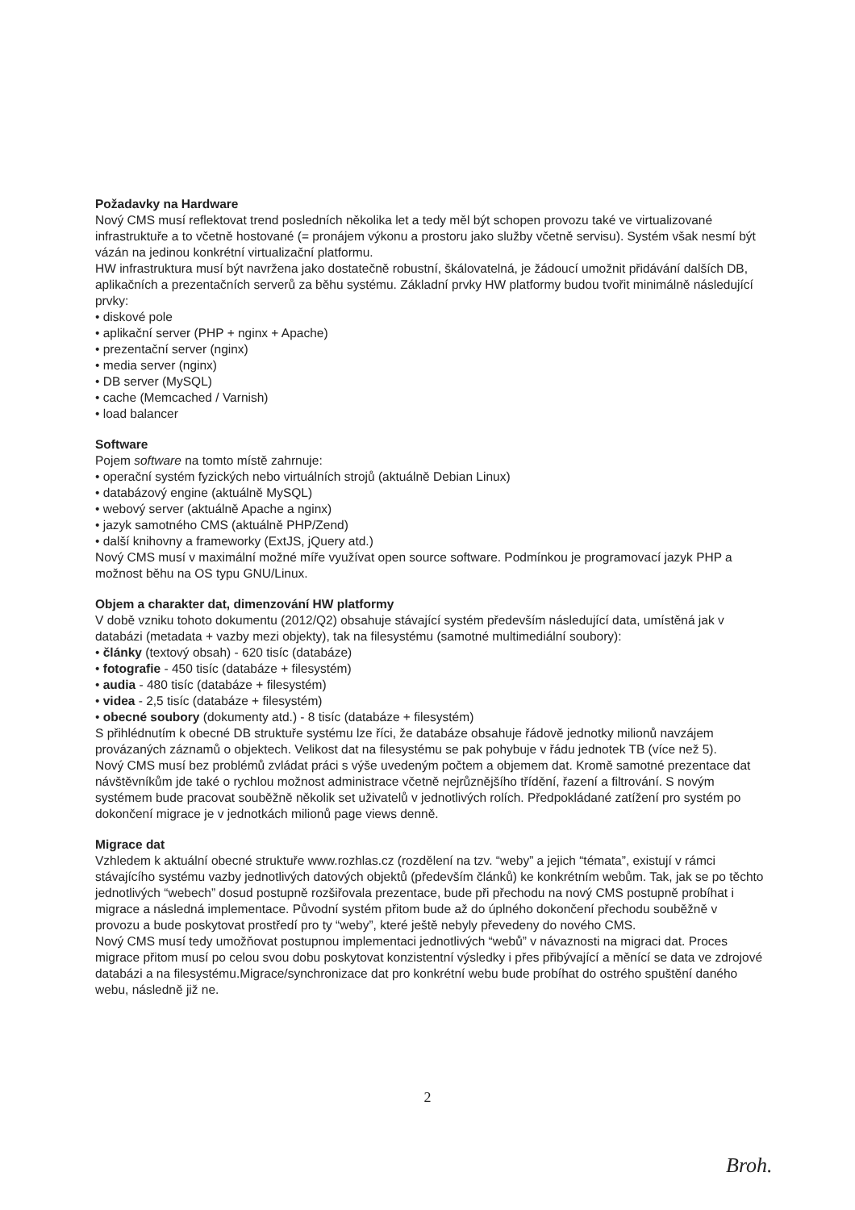Požadavky na Hardware
Nový CMS musí reflektovat trend posledních několika let a tedy měl být schopen provozu také ve virtualizované infrastruktuře a to včetně hostované (= pronájem výkonu a prostoru jako služby včetně servisu). Systém však nesmí být vázán na jedinou konkrétní virtualizační platformu.
HW infrastruktura musí být navržena jako dostatečně robustní, škálovatelná, je žádoucí umožnit přidávání dalších DB, aplikačních a prezentačních serverů za běhu systému. Základní prvky HW platformy budou tvořit minimálně následující prvky:
• diskové pole
• aplikační server (PHP + nginx + Apache)
• prezentační server (nginx)
• media server (nginx)
• DB server (MySQL)
• cache (Memcached / Varnish)
• load balancer
Software
Pojem software na tomto místě zahrnuje:
• operační systém fyzických nebo virtuálních strojů (aktuálně Debian Linux)
• databázový engine (aktuálně MySQL)
• webový server (aktuálně Apache a nginx)
• jazyk samotného CMS (aktuálně PHP/Zend)
• další knihovny a frameworky (ExtJS, jQuery atd.)
Nový CMS musí v maximální možné míře využívat open source software. Podmínkou je programovací jazyk PHP a možnost běhu na OS typu GNU/Linux.
Objem a charakter dat, dimenzování HW platformy
V době vzniku tohoto dokumentu (2012/Q2) obsahuje stávající systém především následující data, umístěná jak v databázi (metadata + vazby mezi objekty), tak na filesystému (samotné multimediální soubory):
• články (textový obsah) - 620 tisíc (databáze)
• fotografie - 450 tisíc (databáze + filesystém)
• audia - 480 tisíc (databáze + filesystém)
• videa - 2,5 tisíc (databáze + filesystém)
• obecné soubory (dokumenty atd.) - 8 tisíc (databáze + filesystém)
S přihlédnutím k obecné DB struktuře systému lze říci, že databáze obsahuje řádově jednotky milionů navzájem provázaných záznamů o objektech. Velikost dat na filesystému se pak pohybuje v řádu jednotek TB (více než 5).
Nový CMS musí bez problémů zvládat práci s výše uvedeným počtem a objemem dat. Kromě samotné prezentace dat návštěvníkům jde také o rychlou možnost administrace včetně nejrůznějšího třídění, řazení a filtrování. S novým systémem bude pracovat souběžně několik set uživatelů v jednotlivých rolích. Předpokládané zatížení pro systém po dokončení migrace je v jednotkách milionů page views denně.
Migrace dat
Vzhledem k aktuální obecné struktuře www.rozhlas.cz (rozdělení na tzv. “weby” a jejich “témata”, existují v rámci stávajícího systému vazby jednotlivých datových objektů (především článků) ke konkrétním webům. Tak, jak se po těchto jednotlivých “webech” dosud postupně rozšiřovala prezentace, bude při přechodu na nový CMS postupně probíhat i migrace a následná implementace. Původní systém přitom bude až do úplného dokončení přechodu souběžně v provozu a bude poskytovat prostředí pro ty “weby”, které ještě nebyly převedeny do nového CMS.
Nový CMS musí tedy umožňovat postupnou implementaci jednotlivých “webů” v návaznosti na migraci dat. Proces migrace přitom musí po celou svou dobu poskytovat konzistentní výsledky i přes přibývající a měnící se data ve zdrojové databázi a na filesystému.Migrace/synchronizace dat pro konkrétní webu bude probíhat do ostrého spuštění daného webu, následně již ne.
2
Broh.